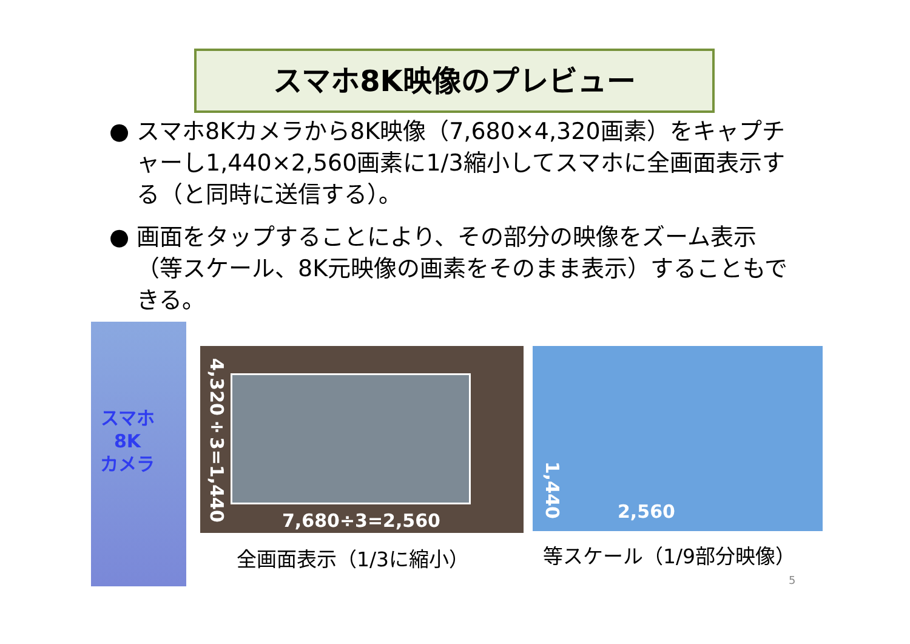スマホ8K映像のプレビュー
● スマホ8Kカメラから8K映像（7,680×4,320画素）をキャプチャーし1,440×2,560画素に1/3縮小してスマホに全画面表示する（と同時に送信する）。
● 画面をタップすることにより、その部分の映像をズーム表示（等スケール、8K元映像の画素をそのまま表示）することもできる。
スマホ
8K
カメラ
4,320÷3=1,440
7,680÷3=2,560
1,440
2,560
全画面表示（1/3に縮小） 等スケール（1/9部分映像）
5